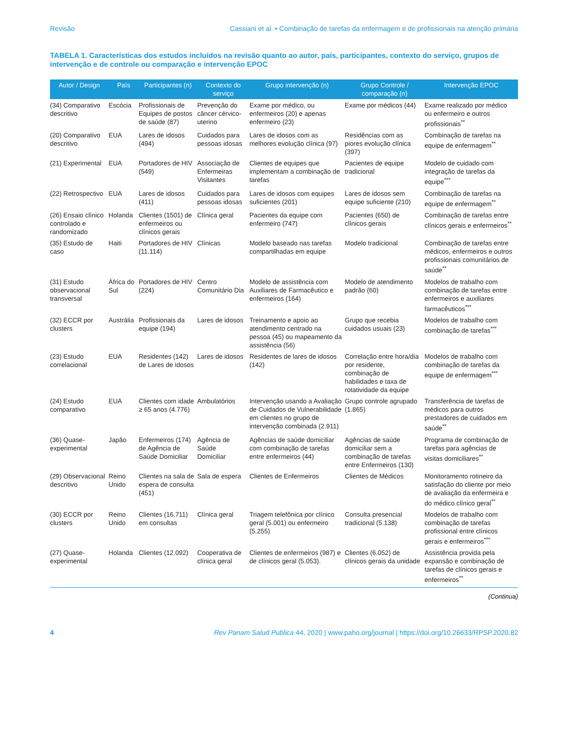Revisão Cassiani et al. • Combinação de tarefas da enfermagem e de profissionais na atenção primária
TABELA 1. Características dos estudos incluídos na revisão quanto ao autor, país, participantes, contexto do serviço, grupos de intervenção e de controle ou comparação e intervenção EPOC
| Autor / Design | País | Participantes (n) | Contexto do serviço | Grupo intervenção (n) | Grupo Controle / comparação (n) | Intervenção EPOC |
| --- | --- | --- | --- | --- | --- | --- |
| (34) Comparativo descritivo | Escócia | Profissionais de Equipes de postos de saúde (87) | Prevenção do câncer cérvico-uterino | Exame por médico, ou enfermeiros (20) e apenas enfermeiro (23) | Exame por médicos (44) | Exame realizado por médico ou enfermeiro e outros profissionais<sup>**</sup> |
| (20) Comparativo descritivo | EUA | Lares de idosos (494) | Cuidados para pessoas idosas | Lares de idosos com as melhores evolução clínica (97) | Residências com as piores evolução clínica (397) | Combinação de tarefas na equipe de enfermagem<sup>**</sup> |
| (21) Experimental | EUA | Portadores de HIV (549) | Associação de Enfermeiras Visitantes | Clientes de equipes que implementam a combinação de tarefas | Pacientes de equipe tradicional | Modelo de cuidado com integração de tarefas da equipe<sup>***</sup> |
| (22) Retrospectivo | EUA | Lares de idosos (411) | Cuidados para pessoas idosas | Lares de idosos com equipes suficientes (201) | Lares de idosos sem equipe suficiente (210) | Combinação de tarefas na equipe de enfermagem<sup>**</sup> |
| (26) Ensaio clínico controlado e randomizado | Holanda | Clientes (1501) de enfermeiros ou clínicos gerais | Clínica geral | Pacientes da equipe com enfermeiro (747) | Pacientes (650) de clínicos gerais | Combinação de tarefas entre clínicos gerais e enfermeiros<sup>**</sup> |
| (35) Estudo de caso | Haiti | Portadores de HIV (11.114) | Clínicas | Modelo baseado nas tarefas compartilhadas em equipe | Modelo tradicional | Combinação de tarefas entre médicos, enfermeiros e outros profissionais comunitários de saúde<sup>**</sup> |
| (31) Estudo observacional transversal | África do Sul | Portadores de HIV (224) | Centro Comunitário Dia | Modelo de assistência com Auxiliares de Farmacêutico e enfermeiros (164) | Modelo de atendimento padrão (60) | Modelos de trabalho com combinação de tarefas entre enfermeiros e auxiliares farmacêuticos<sup>***</sup> |
| (32) ECCR por clusters | Austrália | Profissionais da equipe (194) | Lares de idosos | Treinamento e apoio ao atendimento centrado na pessoa (45) ou mapeamento da assistência (56) | Grupo que recebia cuidados usuais (23) | Modelos de trabalho com combinação de tarefas<sup>***</sup> |
| (23) Estudo correlacional | EUA | Residentes (142) de Lares de idosos | Lares de idosos | Residentes de lares de idosos (142) | Correlação entre hora/dia por residente, combinação de habilidades e taxa de rotatividade da equipe | Modelos de trabalho com combinação de tarefas da equipe de enfermagem<sup>***</sup> |
| (24) Estudo comparativo | EUA | Clientes com idade ≥ 65 anos (4.776) | Ambulatórios | Intervenção usando a Avaliação de Cuidados de Vulnerabilidade em clientes no grupo de intervenção combinada (2.911) | Grupo controle agrupado (1.865) | Transferência de tarefas de médicos para outros prestadores de cuidados em saúde<sup>**</sup> |
| (36) Quase-experimental | Japão | Enfermeiros (174) de Agência de Saúde Domiciliar | Agência de Saúde Domiciliar | Agências de saúde domiciliar com combinação de tarefas entre enfermeiros (44) | Agências de saúde domiciliar sem a combinação de tarefas entre Enfermeiros (130) | Programa de combinação de tarefas para agências de visitas domiciliares<sup>**</sup> |
| (29) Observacional descritivo | Reino Unido | Clientes na sala de espera de consulta (451) | Sala de espera | Clientes de Enfermeiros | Clientes de Médicos | Monitoramento rotineiro da satisfação do cliente por meio de avaliação da enfermeira e do médico clínico geral<sup>**</sup> |
| (30) ECCR por clusters | Reino Unido | Clientes (16.711) em consultas | Clínica geral | Triagem telefônica por clínico geral (5.001) ou enfermeiro (5.255) | Consulta presencial tradicional (5.138) | Modelos de trabalho com combinação de tarefas profissional entre clínicos gerais e enfermeiros<sup>***</sup> |
| (27) Quase-experimental | Holanda | Clientes (12.092) | Cooperativa de clínica geral | Clientes de enfermeiros (987) e de clínicos geral (5.053). | Clientes (6.052) de clínicos gerais da unidade | Assistência provida pela expansão e combinação de tarefas de clínicos gerais e enfermeiros<sup>**</sup> |
(Continua)
4 Rev Panam Salud Publica 44, 2020 | www.paho.org/journal | https://doi.org/10.26633/RPSP.2020.82